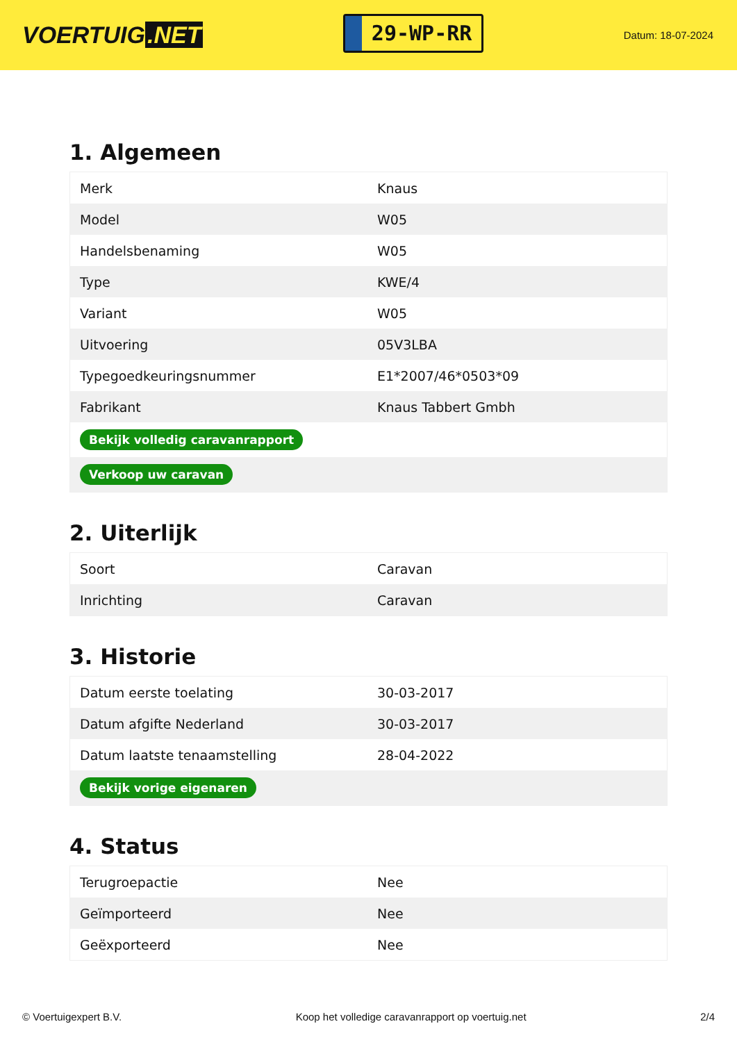VOERTUIG.NET
29-WP-RR
Datum: 18-07-2024
1. Algemeen
| Merk | Knaus |
| Model | W05 |
| Handelsbenaming | W05 |
| Type | KWE/4 |
| Variant | W05 |
| Uitvoering | 05V3LBA |
| Typegoedkeuringsnummer | E1*2007/46*0503*09 |
| Fabrikant | Knaus Tabbert Gmbh |
| Bekijk volledig caravanrapport | |
| Verkoop uw caravan | |
2. Uiterlijk
| Soort | Caravan |
| Inrichting | Caravan |
3. Historie
| Datum eerste toelating | 30-03-2017 |
| Datum afgifte Nederland | 30-03-2017 |
| Datum laatste tenaamstelling | 28-04-2022 |
| Bekijk vorige eigenaren | |
4. Status
| Terugroepactie | Nee |
| Geïmporteerd | Nee |
| Geëxporteerd | Nee |
© Voertuigexpert B.V. Koop het volledige caravanrapport op voertuig.net 2/4